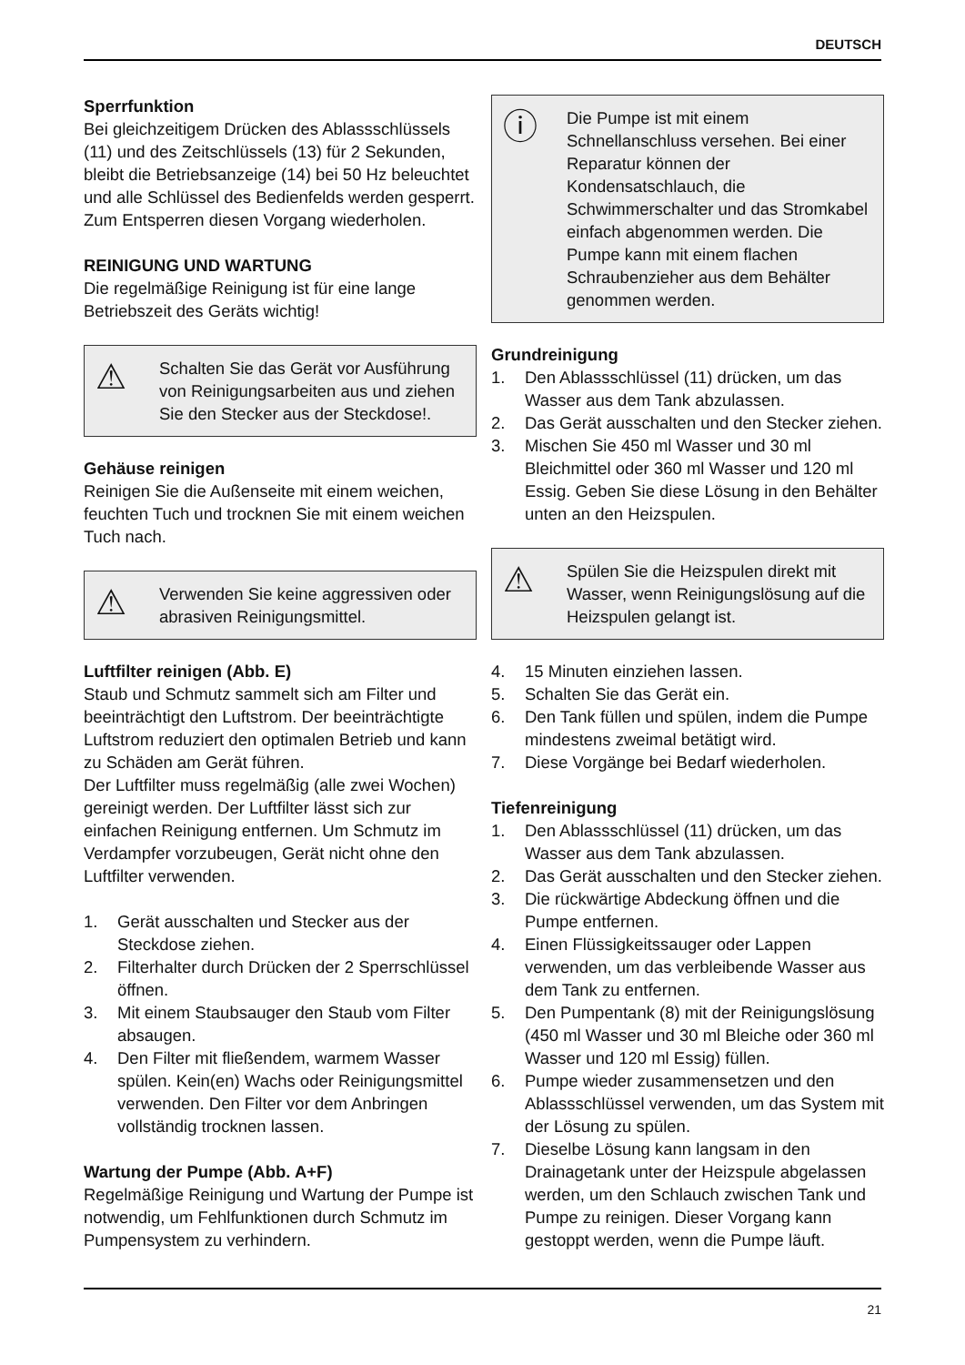DEUTSCH
Sperrfunktion
Bei gleichzeitigem Drücken des Ablassschlüssels (11) und des Zeitschlüssels (13) für 2 Sekunden, bleibt die Betriebsanzeige (14) bei 50 Hz beleuchtet und alle Schlüssel des Bedienfelds werden gesperrt. Zum Entsperren diesen Vorgang wiederholen.
REINIGUNG UND WARTUNG
Die regelmäßige Reinigung ist für eine lange Betriebszeit des Geräts wichtig!
⚠ Schalten Sie das Gerät vor Ausführung von Reinigungsarbeiten aus und ziehen Sie den Stecker aus der Steckdose!.
Gehäuse reinigen
Reinigen Sie die Außenseite mit einem weichen, feuchten Tuch und trocknen Sie mit einem weichen Tuch nach.
⚠ Verwenden Sie keine aggressiven oder abrasiven Reinigungsmittel.
Luftfilter reinigen (Abb. E)
Staub und Schmutz sammelt sich am Filter und beeinträchtigt den Luftstrom. Der beeinträchtigte Luftstrom reduziert den optimalen Betrieb und kann zu Schäden am Gerät führen.
Der Luftfilter muss regelmäßig (alle zwei Wochen) gereinigt werden. Der Luftfilter lässt sich zur einfachen Reinigung entfernen. Um Schmutz im Verdampfer vorzubeugen, Gerät nicht ohne den Luftfilter verwenden.
1. Gerät ausschalten und Stecker aus der Steckdose ziehen.
2. Filterhalter durch Drücken der 2 Sperrschlüssel öffnen.
3. Mit einem Staubsauger den Staub vom Filter absaugen.
4. Den Filter mit fließendem, warmem Wasser spülen. Kein(en) Wachs oder Reinigungsmittel verwenden. Den Filter vor dem Anbringen vollständig trocknen lassen.
Wartung der Pumpe (Abb. A+F)
Regelmäßige Reinigung und Wartung der Pumpe ist notwendig, um Fehlfunktionen durch Schmutz im Pumpensystem zu verhindern.
ⓘ Die Pumpe ist mit einem Schnellanschluss versehen. Bei einer Reparatur können der Kondensatschlauch, die Schwimmerschalter und das Stromkabel einfach abgenommen werden. Die Pumpe kann mit einem flachen Schraubenzieher aus dem Behälter genommen werden.
Grundreinigung
1. Den Ablassschlüssel (11) drücken, um das Wasser aus dem Tank abzulassen.
2. Das Gerät ausschalten und den Stecker ziehen.
3. Mischen Sie 450 ml Wasser und 30 ml Bleichmittel oder 360 ml Wasser und 120 ml Essig. Geben Sie diese Lösung in den Behälter unten an den Heizspulen.
⚠ Spülen Sie die Heizspulen direkt mit Wasser, wenn Reinigungslösung auf die Heizspulen gelangt ist.
4. 15 Minuten einziehen lassen.
5. Schalten Sie das Gerät ein.
6. Den Tank füllen und spülen, indem die Pumpe mindestens zweimal betätigt wird.
7. Diese Vorgänge bei Bedarf wiederholen.
Tiefenreinigung
1. Den Ablassschlüssel (11) drücken, um das Wasser aus dem Tank abzulassen.
2. Das Gerät ausschalten und den Stecker ziehen.
3. Die rückwärtige Abdeckung öffnen und die Pumpe entfernen.
4. Einen Flüssigkeitssauger oder Lappen verwenden, um das verbleibende Wasser aus dem Tank zu entfernen.
5. Den Pumpentank (8) mit der Reinigungslösung (450 ml Wasser und 30 ml Bleiche oder 360 ml Wasser und 120 ml Essig) füllen.
6. Pumpe wieder zusammensetzen und den Ablassschlüssel verwenden, um das System mit der Lösung zu spülen.
7. Dieselbe Lösung kann langsam in den Drainagetank unter der Heizspule abgelassen werden, um den Schlauch zwischen Tank und Pumpe zu reinigen. Dieser Vorgang kann gestoppt werden, wenn die Pumpe läuft.
21